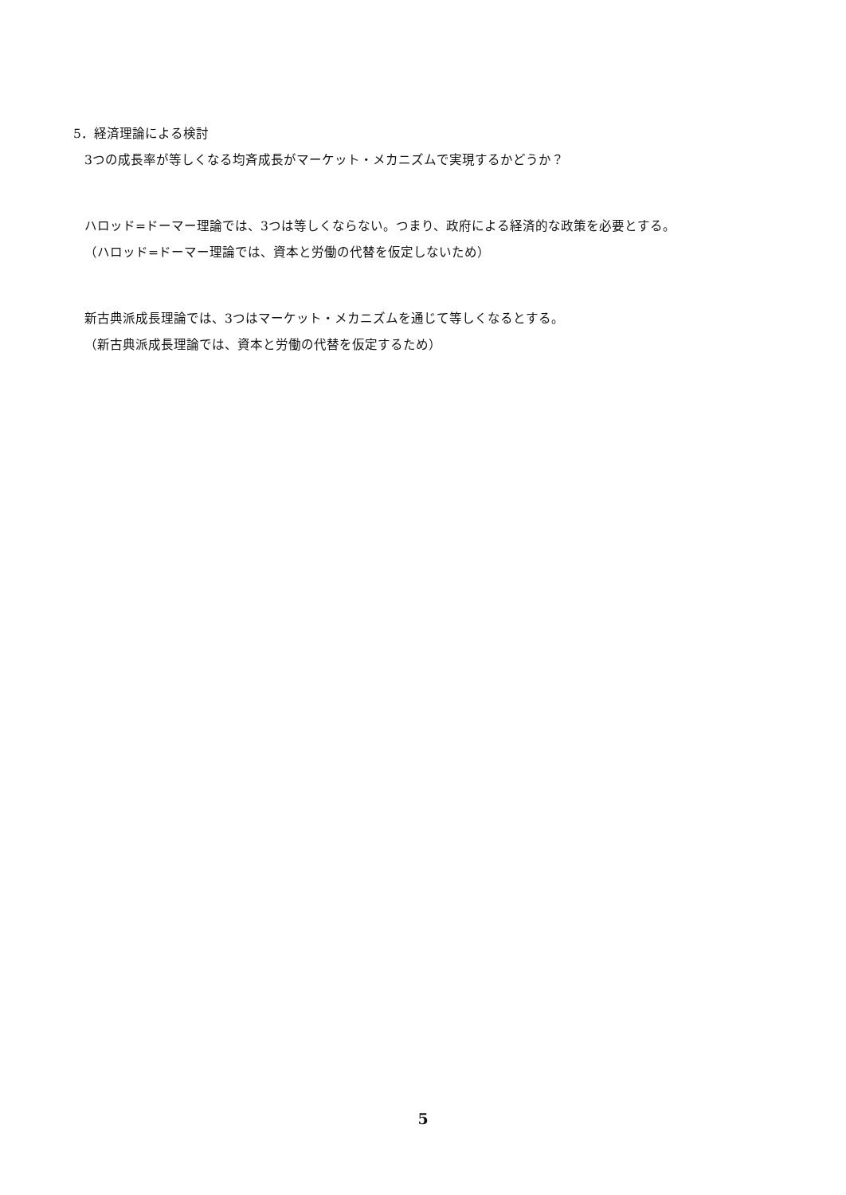5．経済理論による検討
3つの成長率が等しくなる均斉成長がマーケット・メカニズムで実現するかどうか？
ハロッド=ドーマー理論では、3つは等しくならない。つまり、政府による経済的な政策を必要とする。
（ハロッド=ドーマー理論では、資本と労働の代替を仮定しないため）
新古典派成長理論では、3つはマーケット・メカニズムを通じて等しくなるとする。
（新古典派成長理論では、資本と労働の代替を仮定するため）
5